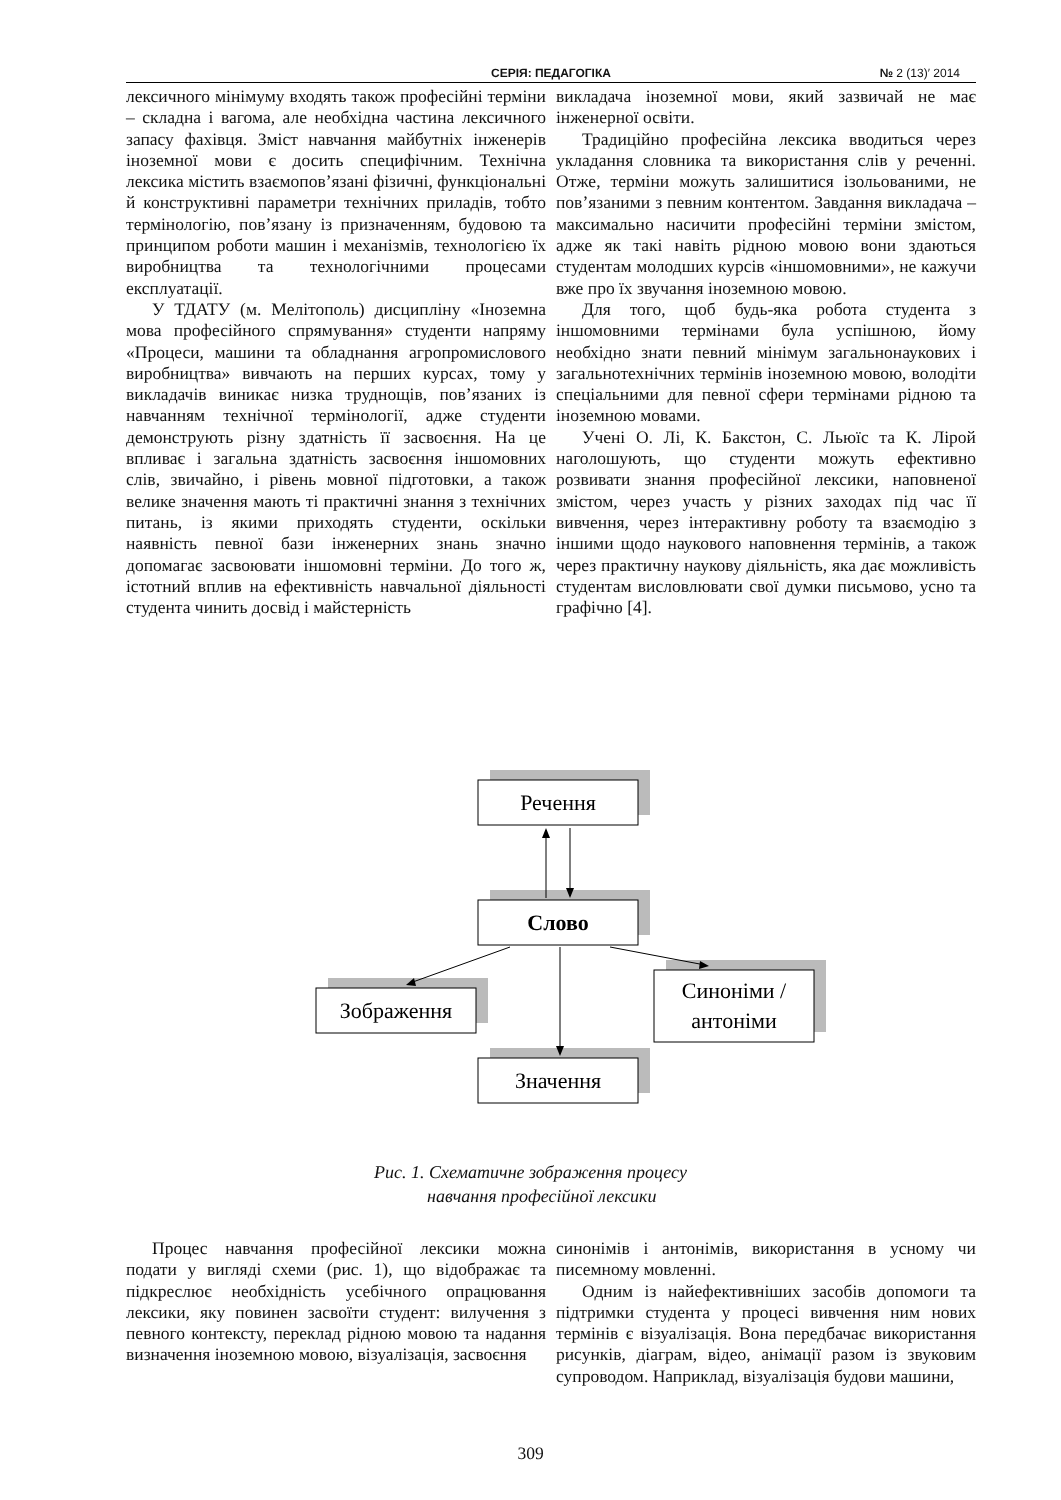СЕРІЯ: ПЕДАГОГІКА № 2 (13)′ 2014
лексичного мінімуму входять також професійні терміни – складна і вагома, але необхідна частина лексичного запасу фахівця. Зміст навчання майбутніх інженерів іноземної мови є досить специфічним. Технічна лексика містить взаємопов’язані фізичні, функціональні й конструктивні параметри технічних приладів, тобто термінологію, пов’язану із призначенням, будовою та принципом роботи машин і механізмів, технологією їх виробництва та технологічними процесами експлуатації.
У ТДАТУ (м. Мелітополь) дисципліну «Іноземна мова професійного спрямування» студенти напряму «Процеси, машини та обладнання агропромислового виробництва» вивчають на перших курсах, тому у викладачів виникає низка труднощів, пов’язаних із навчанням технічної термінології, адже студенти демонструють різну здатність її засвоєння. На це впливає і загальна здатність засвоєння іншомовних слів, звичайно, і рівень мовної підготовки, а також велике значення мають ті практичні знання з технічних питань, із якими приходять студенти, оскільки наявність певної бази інженерних знань значно допомагає засвоювати іншомовні терміни. До того ж, істотний вплив на ефективність навчальної діяльності студента чинить досвід і майстерність
викладача іноземної мови, який зазвичай не має інженерної освіти.
Традиційно професійна лексика вводиться через укладання словника та використання слів у реченні. Отже, терміни можуть залишитися ізольованими, не пов’язаними з певним контентом. Завдання викладача – максимально насичити професійні терміни змістом, адже як такі навіть рідною мовою вони здаються студентам молодших курсів «іншомовними», не кажучи вже про їх звучання іноземною мовою.
Для того, щоб будь-яка робота студента з іншомовними термінами була успішною, йому необхідно знати певний мінімум загальнонаукових і загальнотехнічних термінів іноземною мовою, володіти спеціальними для певної сфери термінами рідною та іноземною мовами.
Учені О. Лі, К. Бакстон, С. Льюїс та К. Лірой наголошують, що студенти можуть ефективно розвивати знання професійної лексики, наповненої змістом, через участь у різних заходах під час її вивчення, через інтерактивну роботу та взаємодію з іншими щодо наукового наповнення термінів, а також через практичну наукову діяльність, яка дає можливість студентам висловлювати свої думки письмово, усно та графічно [4].
Речення
Слово
Зображення
Синоніми /
антоніми
Значення
Рис. 1. Схематичне зображення процесу
навчання професійної лексики
Процес навчання професійної лексики можна подати у вигляді схеми (рис. 1), що відображає та підкреслює необхідність усебічного опрацювання лексики, яку повинен засвоїти студент: вилучення з певного контексту, переклад рідною мовою та надання визначення іноземною мовою, візуалізація, засвоєння
синонімів і антонімів, використання в усному чи писемному мовленні.
Одним із найефективніших засобів допомоги та підтримки студента у процесі вивчення ним нових термінів є візуалізація. Вона передбачає використання рисунків, діаграм, відео, анімації разом із звуковим супроводом. Наприклад, візуалізація будови машини,
309